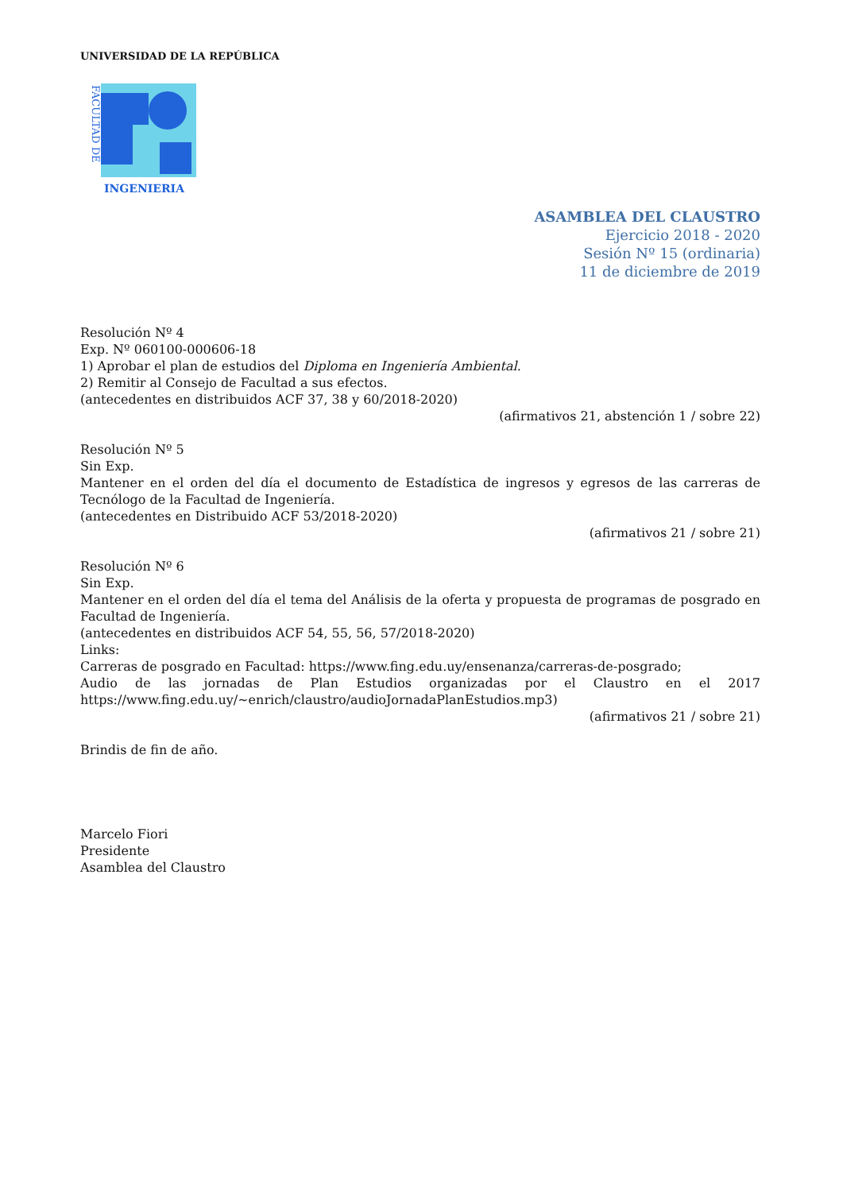UNIVERSIDAD DE LA REPÚBLICA
FACULTAD DE
INGENIERIA
ASAMBLEA DEL CLAUSTRO
Ejercicio 2018 - 2020
Sesión Nº 15 (ordinaria)
11 de diciembre de 2019
Resolución Nº 4
Exp. Nº 060100-000606-18
1) Aprobar el plan de estudios del Diploma en Ingeniería Ambiental.
2) Remitir al Consejo de Facultad a sus efectos.
(antecedentes en distribuidos ACF 37, 38 y 60/2018-2020)
(afirmativos 21, abstención 1 / sobre 22)
Resolución Nº 5
Sin Exp.
Mantener en el orden del día el documento de Estadística de ingresos y egresos de las carreras de Tecnólogo de la Facultad de Ingeniería.
(antecedentes en Distribuido ACF 53/2018-2020)
(afirmativos 21 / sobre 21)
Resolución Nº 6
Sin Exp.
Mantener en el orden del día el tema del Análisis de la oferta y propuesta de programas de posgrado en Facultad de Ingeniería.
(antecedentes en distribuidos ACF 54, 55, 56, 57/2018-2020)
Links:
Carreras de posgrado en Facultad: https://www.fing.edu.uy/ensenanza/carreras-de-posgrado;
Audio de las jornadas de Plan Estudios organizadas por el Claustro en el 2017 https://www.fing.edu.uy/~enrich/claustro/audioJornadaPlanEstudios.mp3)
(afirmativos 21 / sobre 21)
Brindis de fin de año.
Marcelo Fiori
Presidente
Asamblea del Claustro